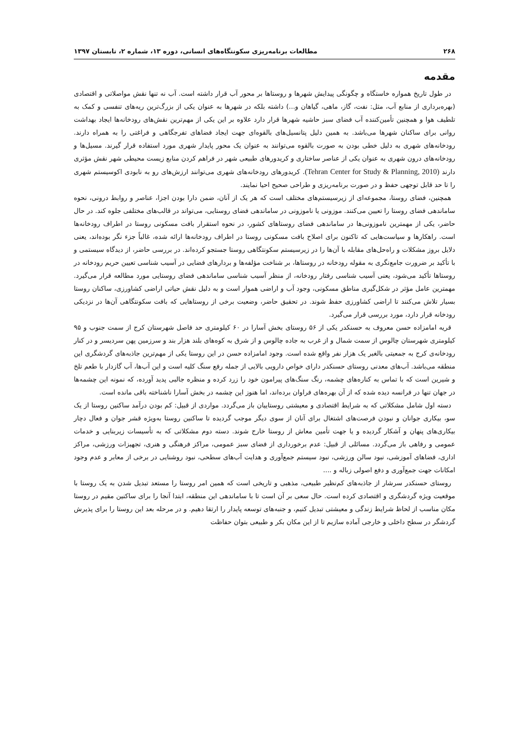۲۶۸ مطالعات برنامه‌ریزی سکونتگاه‌های انسانی، دوره ۱۳، شماره ۲، تابستان ۱۳۹۷
مقدمه
در طول تاریخ همواره خاستگاه و چگونگی پیدایش شهرها و روستاها بر محور آب قرار داشته است. آب نه تنها نقش مواصلاتی و اقتصادی (بهره‌برداری از منابع آب، مثل: نفت، گاز، ماهی، گیاهان و...) داشته بلکه در شهرها به عنوان یکی از بزرگ‌ترین ریه‌های تنفسی و کمک به تلطیف هوا و همچنین تأمین‌کننده آب فضای سبز حاشیه شهرها قرار دارد علاوه بر این یکی از مهم‌ترین نقش‌های رودخانه‌ها ایجاد بهداشت روانی برای ساکنان شهرها می‌باشد. به همین دلیل پتانسیل‌های بالقوه‌ای جهت ایجاد فضاهای تفرجگاهی و فراغتی را به همراه دارند. رودخانه‌های شهری به دلیل خطی بودن به صورت بالقوه می‌توانند به عنوان یک محور پایدار شهری مورد استفاده قرار گیرند. مسیل‌ها و رودخانه‌های درون شهری به عنوان یکی از عناصر ساختاری و کریدورهای طبیعی شهر در فراهم کردن منابع زیست محیطی شهر نقش مؤثری دارند (Tehran Center for Study & Planning, 2010). کریدورهای رودخانه‌های شهری می‌توانند ارزش‌های رو به نابودی اکوسیستم شهری را تا حد قابل توجهی حفظ و در صورت برنامه‌ریزی و طراحی صحیح احیا نمایند.
همچنین، فضای روستا، مجموعه‌ای از زیرسیستم‌های مختلف است که هر یک از آنان، ضمن دارا بودن اجزا، عناصر و روابط درونی، نحوه ساماندهی فضای روستا را تعیین می‌کنند. موزونی یا ناموزونی در ساماندهی فضای روستایی، می‌تواند در قالب‌های مختلفی جلوه کند. در حال حاضر، یکی از مهمترین ناموزونی‌ها در ساماندهی فضای روستاهای کشور، در نحوه استقرار بافت مسکونی روستا در اطراف رودخانه‌ها است. راهکارها و سیاست‌هایی که تاکنون برای اصلاح بافت مسکونی روستا در اطراف رودخانه‌ها ارائه شده، غالباً جزء نگر بوده‌اند، یعنی دلایل بروز مشکلات و راه‌حل‌های مقابله با آن‌ها را در زیرسیستم سکونتگاهی روستا جستجو کرده‌اند. در بررسی حاضر، از دیدگاه سیستمی و با تأکید بر ضرورت جامع‌نگری به مقوله رودخانه در روستاها، بر شناخت مؤلفه‌ها و بردارهای فضایی در آسیب شناسی تعیین حریم رودخانه در روستاها تأکید می‌شود، یعنی آسیب شناسی رفتار رودخانه، از منظر آسیب شناسی ساماندهی فضای روستایی مورد مطالعه قرار می‌گیرد. مهمترین عامل مؤثر در شکل‌گیری مناطق مسکونی، وجود آب و اراضی هموار است و به دلیل نقش حیاتی اراضی کشاورزی، ساکنان روستا بسیار تلاش می‌کنند تا اراضی کشاورزی حفظ شوند. در تحقیق حاضر، وضعیت برخی از روستاهایی که بافت سکونتگاهی آن‌ها در نزدیکی رودخانه قرار دارد، مورد بررسی قرار می‌گیرد.
قریه امامزاده حسن معروف به حسنکدر یکی از ۵۶ روستای بخش آسارا در ۶۰ کیلومتری حد فاصل شهرستان کرج از سمت جنوب و ۹۵ کیلومتری شهرستان چالوس از سمت شمال و از غرب به جاده چالوس و از شرق به کوه‌های بلند هزار بند و سرزمین پهن سردیسر و در کنار رودخانه‌ی کرج به جمعیتی بالغبر یک هزار نفر واقع شده است. وجود امامزاده حسن در این روستا یکی از مهم‌ترین جاذبه‌های گردشگری این منطقه می‌باشد. آب‌های معدنی روستای حسنکدر دارای خواص دارویی بالایی از جمله رفع سنگ کلیه است و این آب‌ها، آب گازدار با طعم تلخ و شیرین است که با تماس به کناره‌های چشمه، رنگ سنگ‌های پیرامون خود را زرد کرده و منظره جالبی پدید آورده، که نمونه این چشمه‌ها در جهان تنها در فرانسه دیده شده که از آن بهره‌های فراوان برده‌اند، اما هنوز این چشمه در بخش آسارا ناشناخته باقی مانده است.
دسته اول شامل مشکلاتی که به شرایط اقتصادی و معیشتی روستاییان باز می‌گردد. مواردی از قبیل: کم بودن درآمد ساکنین روستا از یک سو، بیکاری جوانان و نبودن فرصت‌های اشتغال برای آنان از سوی دیگر موجب گردیده تا ساکنین روستا به‌ویژه قشر جوان و فعال دچار بیکاری‌های پنهان و آشکار گردیده و یا جهت تأمین معاش از روستا خارج شوند. دسته دوم مشکلاتی که به تأسیسات زیربنایی و خدمات عمومی و رفاهی باز می‌گردد. مسائلی از قبیل: عدم برخورداری از فضای سبز عمومی، مراکز فرهنگی و هنری، تجهیزات ورزشی، مراکز اداری، فضاهای آموزشی، نبود سالن ورزشی، نبود سیستم جمع‌آوری و هدایت آب‌های سطحی، نبود روشنایی در برخی از معابر و عدم وجود امکانات جهت جمع‌آوری و دفع اصولی زباله و ....
روستای حسنکدر سرشار از جاذبه‌های کم‌نظیر طبیعی، مذهبی و تاریخی است که همین امر روستا را مستعد تبدیل شدن به یک روستا با موقعیت ویژه گردشگری و اقتصادی کرده است. حال سعی بر آن است تا با ساماندهی این منطقه، ابتدا آنجا را برای ساکنین مقیم در روستا مکان مناسب از لحاظ شرایط زندگی و معیشتی تبدیل کنیم، و جنبه‌های توسعه پایدار را ارتقا دهیم. و در مرحله بعد این روستا را برای پذیرش گردشگر در سطح داخلی و خارجی آماده سازیم تا از این مکان بکر و طبیعی بتوان حفاظت